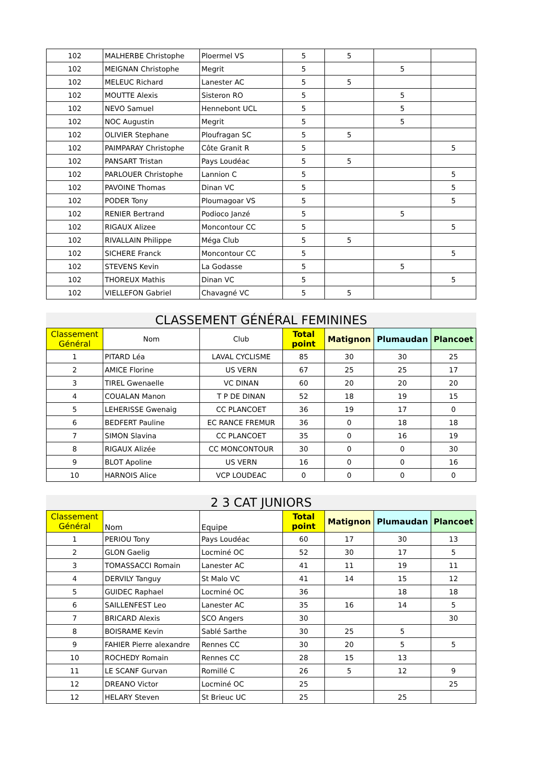| 102 | MALHERBE Christophe | Ploermel VS | 5 | 5 | | |
| 102 | MEIGNAN Christophe | Megrit | 5 | | 5 | |
| 102 | MELEUC Richard | Lanester AC | 5 | 5 | | |
| 102 | MOUTTE Alexis | Sisteron RO | 5 | | 5 | |
| 102 | NEVO Samuel | Hennebont UCL | 5 | | 5 | |
| 102 | NOC Augustin | Megrit | 5 | | 5 | |
| 102 | OLIVIER Stephane | Ploufragan SC | 5 | 5 | | |
| 102 | PAIMPARAY Christophe | Côte Granit R | 5 | | | 5 |
| 102 | PANSART Tristan | Pays Loudéac | 5 | 5 | | |
| 102 | PARLOUER Christophe | Lannion C | 5 | | | 5 |
| 102 | PAVOINE Thomas | Dinan VC | 5 | | | 5 |
| 102 | PODER Tony | Ploumagoar VS | 5 | | | 5 |
| 102 | RENIER Bertrand | Podioco Janzé | 5 | | 5 | |
| 102 | RIGAUX Alizee | Moncontour CC | 5 | | | 5 |
| 102 | RIVALLAIN Philippe | Méga Club | 5 | 5 | | |
| 102 | SICHERE Franck | Moncontour CC | 5 | | | 5 |
| 102 | STEVENS Kevin | La Godasse | 5 | | 5 | |
| 102 | THOREUX Mathis | Dinan VC | 5 | | | 5 |
| 102 | VIELLEFON Gabriel | Chavagné VC | 5 | 5 | | |
CLASSEMENT GÉNÉRAL FEMININES
| Classement Général | Nom | Club | Total point | Matignon | Plumaudan | Plancoet |
| --- | --- | --- | --- | --- | --- | --- |
| 1 | PITARD Léa | LAVAL CYCLISME | 85 | 30 | 30 | 25 |
| 2 | AMICE Florine | US VERN | 67 | 25 | 25 | 17 |
| 3 | TIREL Gwenaelle | VC DINAN | 60 | 20 | 20 | 20 |
| 4 | COUALAN Manon | T P DE DINAN | 52 | 18 | 19 | 15 |
| 5 | LEHERISSE Gwenaig | CC PLANCOET | 36 | 19 | 17 | 0 |
| 6 | BEDFERT Pauline | EC RANCE FREMUR | 36 | 0 | 18 | 18 |
| 7 | SIMON Slavina | CC PLANCOET | 35 | 0 | 16 | 19 |
| 8 | RIGAUX Alizée | CC MONCONTOUR | 30 | 0 | 0 | 30 |
| 9 | BLOT Apoline | US VERN | 16 | 0 | 0 | 16 |
| 10 | HARNOIS Alice | VCP LOUDEAC | 0 | 0 | 0 | 0 |
2 3 CAT JUNIORS
| Classement Général | Nom | Equipe | Total point | Matignon | Plumaudan | Plancoet |
| --- | --- | --- | --- | --- | --- | --- |
| 1 | PERIOU Tony | Pays Loudéac | 60 | 17 | 30 | 13 |
| 2 | GLON Gaelig | Locminé OC | 52 | 30 | 17 | 5 |
| 3 | TOMASSACCI Romain | Lanester AC | 41 | 11 | 19 | 11 |
| 4 | DERVILY Tanguy | St Malo VC | 41 | 14 | 15 | 12 |
| 5 | GUIDEC Raphael | Locminé OC | 36 | | 18 | 18 |
| 6 | SAILLENFEST Leo | Lanester AC | 35 | 16 | 14 | 5 |
| 7 | BRICARD Alexis | SCO Angers | 30 | | | 30 |
| 8 | BOISRAME Kevin | Sablé Sarthe | 30 | 25 | 5 | |
| 9 | FAHIER Pierre alexandre | Rennes CC | 30 | 20 | 5 | 5 |
| 10 | ROCHEDY Romain | Rennes CC | 28 | 15 | 13 | |
| 11 | LE SCANF Gurvan | Romillé C | 26 | 5 | 12 | 9 |
| 12 | DREANO Victor | Locminé OC | 25 | | | 25 |
| 12 | HELARY Steven | St Brieuc UC | 25 | | 25 | |